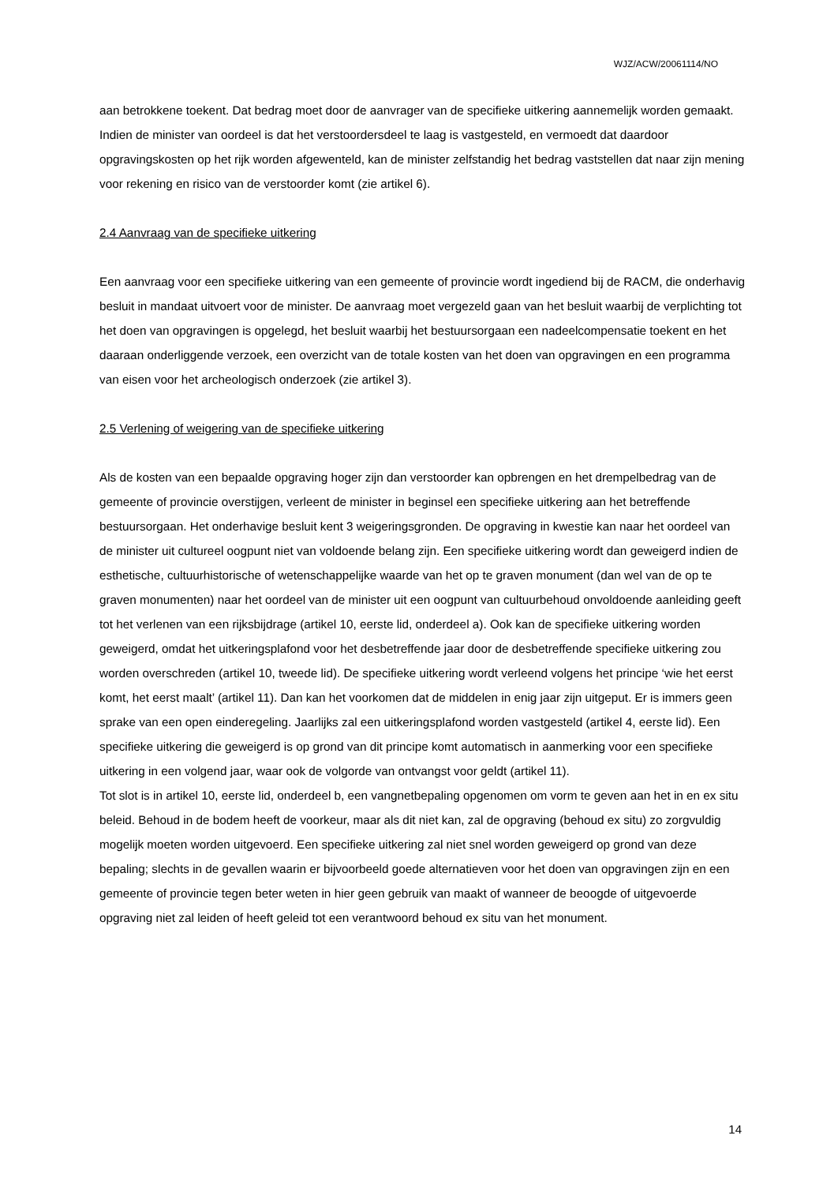WJZ/ACW/20061114/NO
aan betrokkene toekent. Dat bedrag moet door de aanvrager van de specifieke uitkering aannemelijk worden gemaakt. Indien de minister van oordeel is dat het verstoordersdeel te laag is vastgesteld, en vermoedt dat daardoor opgravingskosten op het rijk worden afgewenteld, kan de minister zelfstandig het bedrag vaststellen dat naar zijn mening voor rekening en risico van de verstoorder komt (zie artikel 6).
2.4 Aanvraag van de specifieke uitkering
Een aanvraag voor een specifieke uitkering van een gemeente of provincie wordt ingediend bij de RACM, die onderhavig besluit in mandaat uitvoert voor de minister. De aanvraag moet vergezeld gaan van het besluit waarbij de verplichting tot het doen van opgravingen is opgelegd, het besluit waarbij het bestuursorgaan een nadeelcompensatie toekent en het daaraan onderliggende verzoek, een overzicht van de totale kosten van het doen van opgravingen en een programma van eisen voor het archeologisch onderzoek (zie artikel 3).
2.5 Verlening of weigering van de specifieke uitkering
Als de kosten van een bepaalde opgraving hoger zijn dan verstoorder kan opbrengen en het drempelbedrag van de gemeente of provincie overstijgen, verleent de minister in beginsel een specifieke uitkering aan het betreffende bestuursorgaan. Het onderhavige besluit kent 3 weigeringsgronden. De opgraving in kwestie kan naar het oordeel van de minister uit cultureel oogpunt niet van voldoende belang zijn. Een specifieke uitkering wordt dan geweigerd indien de esthetische, cultuurhistorische of wetenschappelijke waarde van het op te graven monument (dan wel van de op te graven monumenten) naar het oordeel van de minister uit een oogpunt van cultuurbehoud onvoldoende aanleiding geeft tot het verlenen van een rijksbijdrage (artikel 10, eerste lid, onderdeel a). Ook kan de specifieke uitkering worden geweigerd, omdat het uitkeringsplafond voor het desbetreffende jaar door de desbetreffende specifieke uitkering zou worden overschreden (artikel 10, tweede lid). De specifieke uitkering wordt verleend volgens het principe ‘wie het eerst komt, het eerst maalt’ (artikel 11). Dan kan het voorkomen dat de middelen in enig jaar zijn uitgeput. Er is immers geen sprake van een open einderegeling. Jaarlijks zal een uitkeringsplafond worden vastgesteld (artikel 4, eerste lid). Een specifieke uitkering die geweigerd is op grond van dit principe komt automatisch in aanmerking voor een specifieke uitkering in een volgend jaar, waar ook de volgorde van ontvangst voor geldt (artikel 11).
Tot slot is in artikel 10, eerste lid, onderdeel b, een vangnetbepaling opgenomen om vorm te geven aan het in en ex situ beleid. Behoud in de bodem heeft de voorkeur, maar als dit niet kan, zal de opgraving (behoud ex situ) zo zorgvuldig mogelijk moeten worden uitgevoerd. Een specifieke uitkering zal niet snel worden geweigerd op grond van deze bepaling; slechts in de gevallen waarin er bijvoorbeeld goede alternatieven voor het doen van opgravingen zijn en een gemeente of provincie tegen beter weten in hier geen gebruik van maakt of wanneer de beoogde of uitgevoerde opgraving niet zal leiden of heeft geleid tot een verantwoord behoud ex situ van het monument.
14